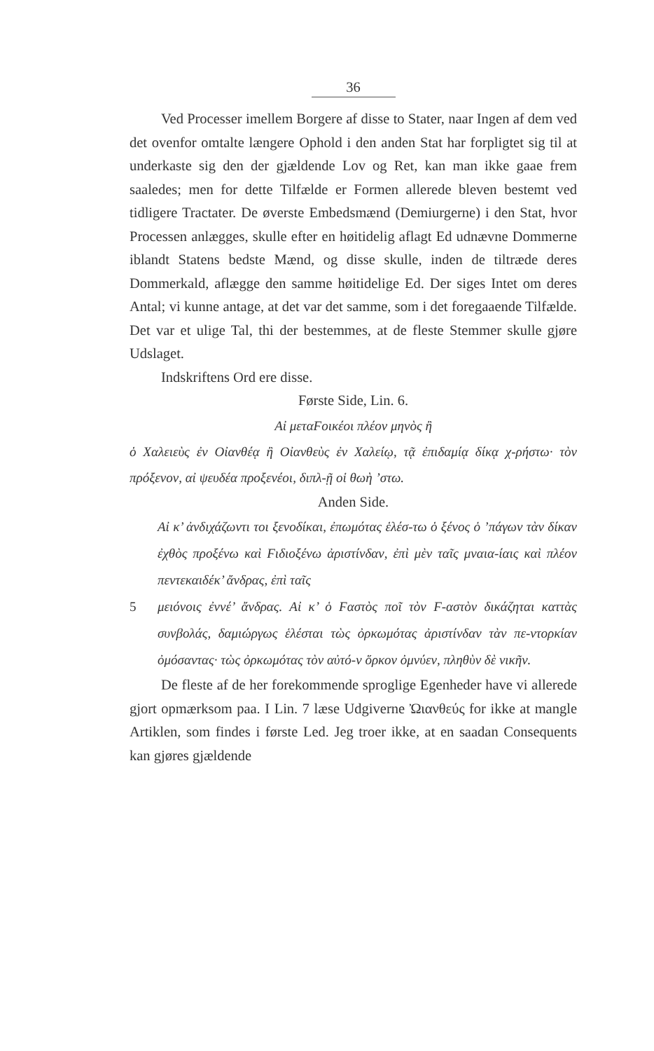36
Ved Processer imellem Borgere af disse to Stater, naar Ingen af dem ved det ovenfor omtalte længere Ophold i den anden Stat har forpligtet sig til at underkaste sig den der gjældende Lov og Ret, kan man ikke gaae frem saaledes; men for dette Tilfælde er Formen allerede bleven bestemt ved tidligere Tractater. De øverste Embedsmænd (Demiurgerne) i den Stat, hvor Processen anlægges, skulle efter en høitidelig aflagt Ed udnævne Dommerne iblandt Statens bedste Mænd, og disse skulle, inden de tiltræde deres Dommerkald, aflægge den samme høitidelige Ed. Der siges Intet om deres Antal; vi kunne antage, at det var det samme, som i det foregaaende Tilfælde. Det var et ulige Tal, thi der bestemmes, at de fleste Stemmer skulle gjøre Udslaget.
Indskriftens Ord ere disse.
Første Side, Lin. 6.
Αἰ μεταϜοικέοι πλέον μηνὸς ἢ
ὁ Χαλειεὺς ἐν Οἰανθέᾳ ἢ Οἰανθεὺς ἐν Χαλείῳ, τᾷ ἐπιδαμίᾳ δίκᾳ χ-ρήστω· τὸν πρόξενον, αἰ ψευδέα προξενέοι, διπλ-ῇ οἱ θωὴ ’στω.
Anden Side.
Αἰ κ’ ἀνδιχάζωντι τοι ξενοδίκαι, ἐπωμότας ἑλέσ-τω ὁ ξένος ὁ ’πάγων τὰν δίκαν ἐχθὸς προξένω καὶ Ϝιδιοξένω ἀριστίνδαν, ἐπὶ μὲν ταῖς μναια-ίαις καὶ πλέον πεντεκαιδέκ’ ἄνδρας, ἐπὶ ταῖς
5 μειόνοις ἐννέ’ ἄνδρας. Αἰ κ’ ὁ Ϝαστὸς ποῖ τὸν Ϝ-αστὸν δικάζηται καττὰς συνβολάς, δαμιώργως ἑλέσται τὼς ὀρκωμότας ἀριστίνδαν τὰν πε-ντορκίαν ὀμόσαντας· τὼς ὀρκωμότας τὸν αὐτό-ν ὅρκον ὀμνύεν, πληθὺν δὲ νικῆν.
De fleste af de her forekommende sproglige Egenheder have vi allerede gjort opmærksom paa. I Lin. 7 læse Udgiverne Ὠιανθεύς for ikke at mangle Artiklen, som findes i første Led. Jeg troer ikke, at en saadan Consequents kan gjøres gjældende